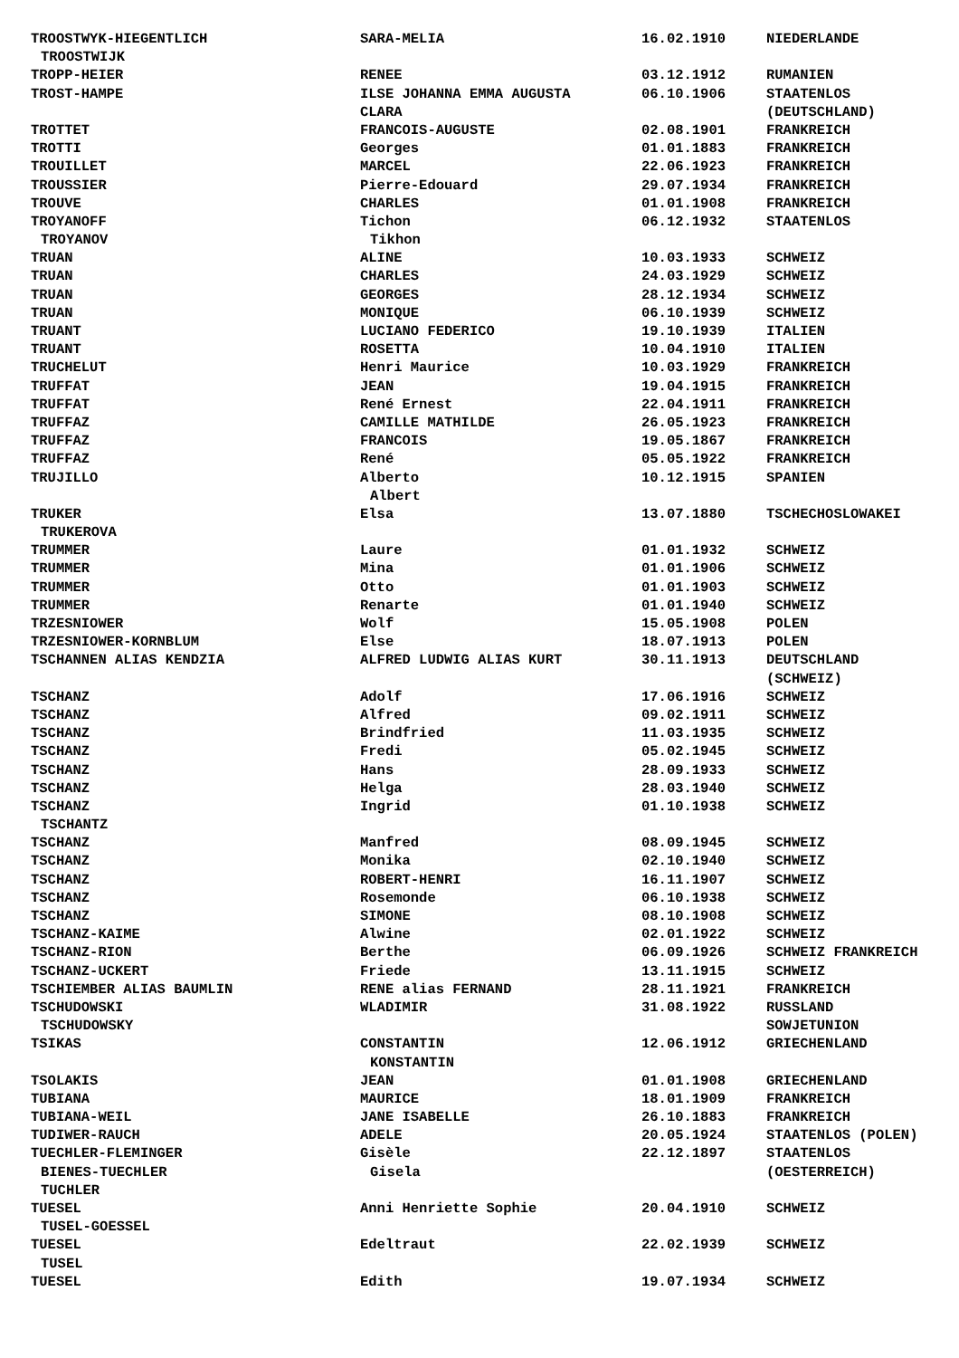| TROOSTWYK-HIEGENTLICH | SARA-MELIA | 16.02.1910 | NIEDERLANDE |
| TROOSTWIJK | | | |
| TROPP-HEIER | RENEE | 03.12.1912 | RUMANIEN |
| TROST-HAMPE | ILSE JOHANNA EMMA AUGUSTA | 06.10.1906 | STAATENLOS |
| | CLARA | | (DEUTSCHLAND) |
| TROTTET | FRANCOIS-AUGUSTE | 02.08.1901 | FRANKREICH |
| TROTTI | Georges | 01.01.1883 | FRANKREICH |
| TROUILLET | MARCEL | 22.06.1923 | FRANKREICH |
| TROUSSIER | Pierre-Edouard | 29.07.1934 | FRANKREICH |
| TROUVE | CHARLES | 01.01.1908 | FRANKREICH |
| TROYANOFF | Tichon | 06.12.1932 | STAATENLOS |
| TROYANOV | Tikhon | | |
| TRUAN | ALINE | 10.03.1933 | SCHWEIZ |
| TRUAN | CHARLES | 24.03.1929 | SCHWEIZ |
| TRUAN | GEORGES | 28.12.1934 | SCHWEIZ |
| TRUAN | MONIQUE | 06.10.1939 | SCHWEIZ |
| TRUANT | LUCIANO FEDERICO | 19.10.1939 | ITALIEN |
| TRUANT | ROSETTA | 10.04.1910 | ITALIEN |
| TRUCHELUT | Henri Maurice | 10.03.1929 | FRANKREICH |
| TRUFFAT | JEAN | 19.04.1915 | FRANKREICH |
| TRUFFAT | René Ernest | 22.04.1911 | FRANKREICH |
| TRUFFAZ | CAMILLE MATHILDE | 26.05.1923 | FRANKREICH |
| TRUFFAZ | FRANCOIS | 19.05.1867 | FRANKREICH |
| TRUFFAZ | René | 05.05.1922 | FRANKREICH |
| TRUJILLO | Alberto | 10.12.1915 | SPANIEN |
| | Albert | | |
| TRUKER | Elsa | 13.07.1880 | TSCHECHOSLOWAKEI |
| TRUKEROVA | | | |
| TRUMMER | Laure | 01.01.1932 | SCHWEIZ |
| TRUMMER | Mina | 01.01.1906 | SCHWEIZ |
| TRUMMER | Otto | 01.01.1903 | SCHWEIZ |
| TRUMMER | Renarte | 01.01.1940 | SCHWEIZ |
| TRZESNIOWER | Wolf | 15.05.1908 | POLEN |
| TRZESNIOWER-KORNBLUM | Else | 18.07.1913 | POLEN |
| TSCHANNEN ALIAS KENDZIA | ALFRED LUDWIG ALIAS KURT | 30.11.1913 | DEUTSCHLAND |
| | | | (SCHWEIZ) |
| TSCHANZ | Adolf | 17.06.1916 | SCHWEIZ |
| TSCHANZ | Alfred | 09.02.1911 | SCHWEIZ |
| TSCHANZ | Brindfried | 11.03.1935 | SCHWEIZ |
| TSCHANZ | Fredi | 05.02.1945 | SCHWEIZ |
| TSCHANZ | Hans | 28.09.1933 | SCHWEIZ |
| TSCHANZ | Helga | 28.03.1940 | SCHWEIZ |
| TSCHANZ | Ingrid | 01.10.1938 | SCHWEIZ |
| TSCHANTZ | | | |
| TSCHANZ | Manfred | 08.09.1945 | SCHWEIZ |
| TSCHANZ | Monika | 02.10.1940 | SCHWEIZ |
| TSCHANZ | ROBERT-HENRI | 16.11.1907 | SCHWEIZ |
| TSCHANZ | Rosemonde | 06.10.1938 | SCHWEIZ |
| TSCHANZ | SIMONE | 08.10.1908 | SCHWEIZ |
| TSCHANZ-KAIME | Alwine | 02.01.1922 | SCHWEIZ |
| TSCHANZ-RION | Berthe | 06.09.1926 | SCHWEIZ FRANKREICH |
| TSCHANZ-UCKERT | Friede | 13.11.1915 | SCHWEIZ |
| TSCHIEMBER ALIAS BAUMLIN | RENE alias FERNAND | 28.11.1921 | FRANKREICH |
| TSCHUDOWSKI | WLADIMIR | 31.08.1922 | RUSSLAND |
| TSCHUDOWSKY | | | SOWJETUNION |
| TSIKAS | CONSTANTIN | 12.06.1912 | GRIECHENLAND |
| | KONSTANTIN | | |
| TSOLAKIS | JEAN | 01.01.1908 | GRIECHENLAND |
| TUBIANA | MAURICE | 18.01.1909 | FRANKREICH |
| TUBIANA-WEIL | JANE ISABELLE | 26.10.1883 | FRANKREICH |
| TUDIWER-RAUCH | ADELE | 20.05.1924 | STAATENLOS (POLEN) |
| TUECHLER-FLEMINGER | Gisèle | 22.12.1897 | STAATENLOS |
| BIENES-TUECHLER | Gisela | | (OESTERREICH) |
| TUCHLER | | | |
| TUESEL | Anni Henriette Sophie | 20.04.1910 | SCHWEIZ |
| TUSEL-GOESSEL | | | |
| TUESEL | Edeltraut | 22.02.1939 | SCHWEIZ |
| TUSEL | | | |
| TUESEL | Edith | 19.07.1934 | SCHWEIZ |